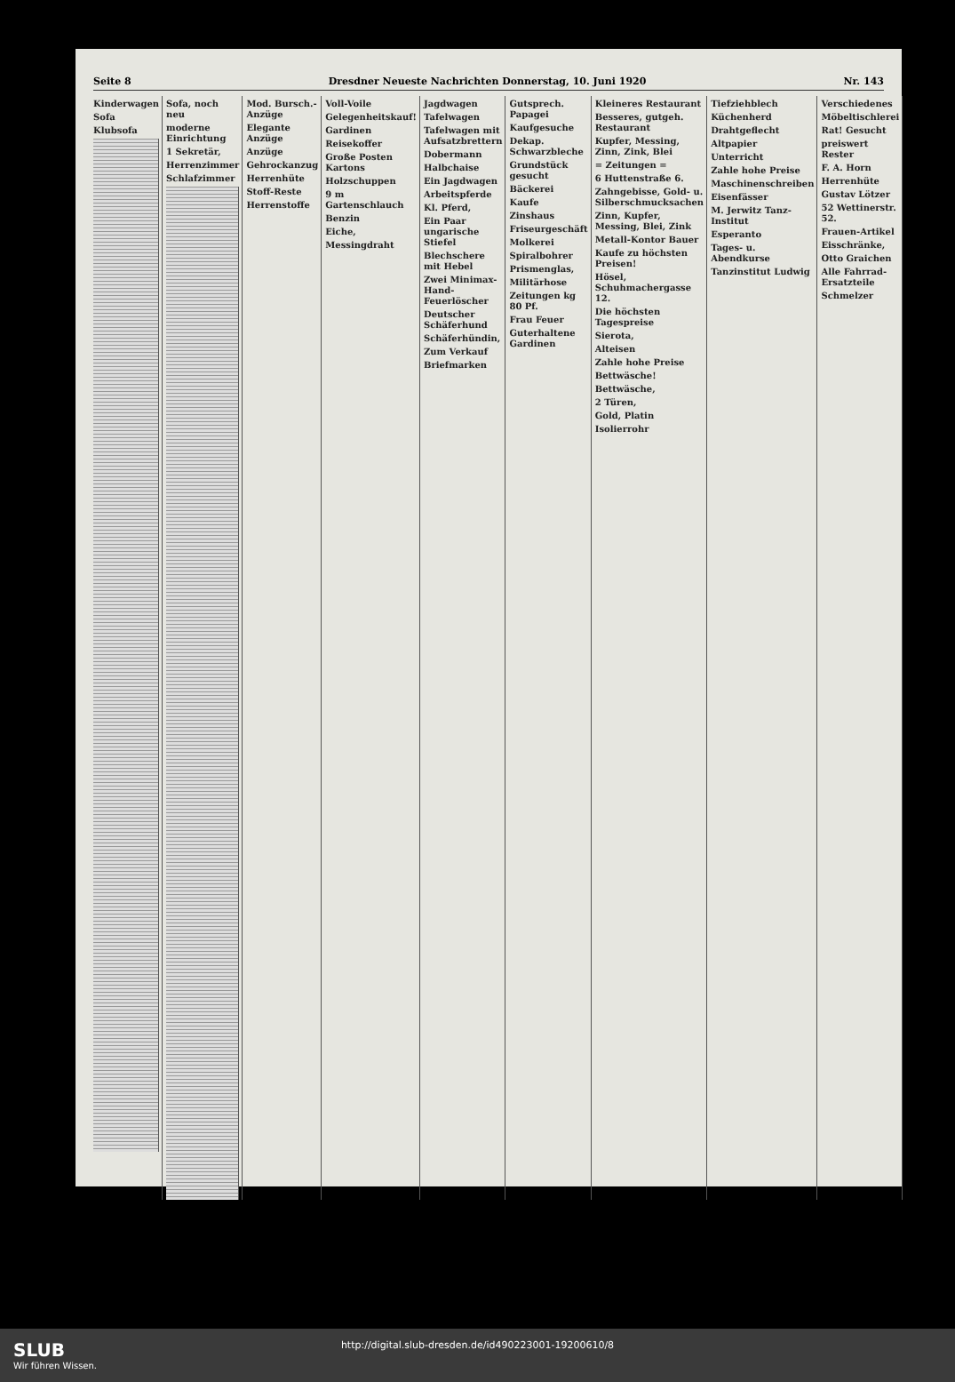Seite 8 Dresdner Neueste Nachrichten Donnerstag, 10. Juni 1920 Nr. 143
Kinderwagen
Sofa
Klubsofa
Sofa, noch neu
moderne Einrichtung
1 Sekretär,
Herrenzimmer
Schlafzimmer
Mod. Bursch.-Anzüge
Elegante Anzüge
Anzüge
Gehrockanzug
Herrenhüte
Stoff-Reste
Herrenstoffe
Voll-Voile
Gelegenheitskauf!
Gardinen
Reisekoffer
Große Posten Kartons
Holzschuppen
9 m Gartenschlauch
Benzin
Eiche,
Messingdraht
Jagdwagen
Tafelwagen
Tafelwagen mit Aufsatzbrettern
Dobermann
Halbchaise
Ein Jagdwagen
Arbeitspferde
Kl. Pferd,
Ein Paar ungarische Stiefel
Blechschere mit Hebel
Zwei Minimax-Hand-Feuerlöscher
Deutscher Schäferhund
Schäferhündin,
Zum Verkauf
Briefmarken
Gutsprech. Papagei
Kaufgesuche
Dekap. Schwarzbleche
Grundstück gesucht
Bäckerei
Kaufe
Zinshaus
Friseurgeschäft
Molkerei
Spiralbohrer
Prismenglas,
Militärhose
Zeitungen kg 80 Pf.
Frau Feuer
Guterhaltene Gardinen
Kleineres Restaurant
Besseres, gutgeh. Restaurant
Kupfer, Messing, Zinn, Zink, Blei
= Zeitungen =
6 Huttenstraße 6.
Zahngebisse, Gold- u. Silberschmucksachen
Zinn, Kupfer, Messing, Blei, Zink
Metall-Kontor Bauer
Kaufe zu höchsten Preisen!
Hösel, Schuhmachergasse 12.
Die höchsten Tagespreise
Sierota,
Alteisen
Zahle hohe Preise
Bettwäsche!
Bettwäsche,
2 Türen,
Gold, Platin
Isolierrohr
Tiefziehblech
Küchenherd
Drahtgeflecht
Altpapier
Unterricht
Zahle hohe Preise
Maschinenschreiben
Eisenfässer
M. Jerwitz Tanz-Institut
Esperanto
Tages- u. Abendkurse
Tanzinstitut Ludwig
Verschiedenes
Möbeltischlerei
Rat! Gesucht
preiswert Rester
F. A. Horn
Herrenhüte
Gustav Lötzer
52 Wettinerstr. 52.
Frauen-Artikel
Eisschränke,
Otto Graichen
Alle Fahrrad-Ersatzteile
Schmelzer
SLUB
Wir führen Wissen.
http://digital.slub-dresden.de/id490223001-19200610/8